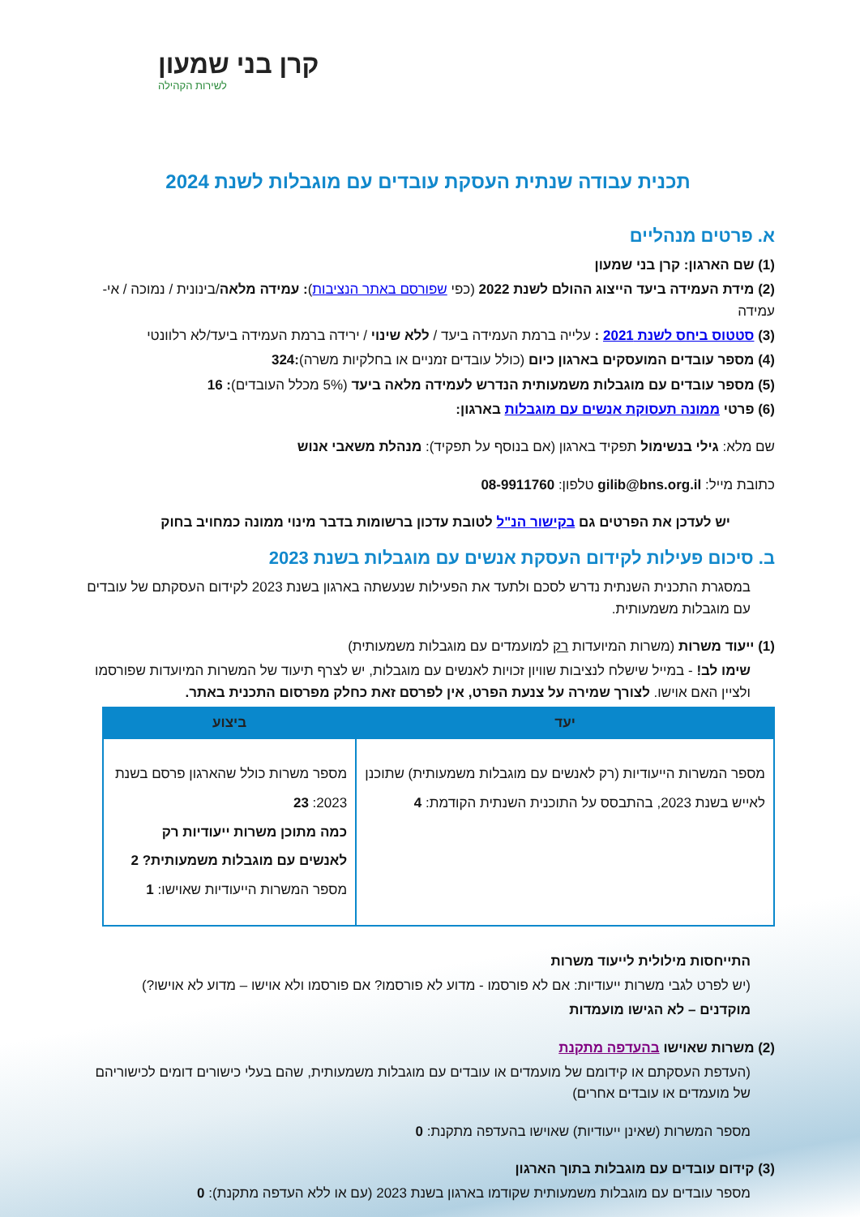קרן בני שמעון
לשירות הקהילה
תכנית עבודה שנתית העסקת עובדים עם מוגבלות לשנת 2024
א. פרטים מנהליים
(1) שם הארגון: קרן בני שמעון
(2) מידת העמידה ביעד הייצוג ההולם לשנת 2022 (כפי שפורסם באתר הנציבות): עמידה מלאה/בינונית / נמוכה / אי-עמידה
(3) סטטוס ביחס לשנת 2021 : עלייה ברמת העמידה ביעד / ללא שינוי / ירידה ברמת העמידה ביעד/לא רלוונטי
(4) מספר עובדים המועסקים בארגון כיום (כולל עובדים זמניים או בחלקיות משרה):324
(5) מספר עובדים עם מוגבלות משמעותית הנדרש לעמידה מלאה ביעד (5% מכלל העובדים): 16
(6) פרטי ממונה תעסוקת אנשים עם מוגבלות בארגון:
שם מלא: גילי בנשימול תפקיד בארגון (אם בנוסף על תפקיד): מנהלת משאבי אנוש
כתובת מייל: gilib@bns.org.il טלפון: 08-9911760
יש לעדכן את הפרטים גם בקישור הנ"ל לטובת עדכון ברשומות בדבר מינוי ממונה כמחויב בחוק
ב. סיכום פעילות לקידום העסקת אנשים עם מוגבלות בשנת 2023
במסגרת התכנית השנתית נדרש לסכם ולתעד את הפעילות שנעשתה בארגון בשנת 2023 לקידום העסקתם של עובדים עם מוגבלות משמעותית.
(1) ייעוד משרות (משרות המיועדות רק למועמדים עם מוגבלות משמעותית)
שימו לב! - במייל שישלח לנציבות שוויון זכויות לאנשים עם מוגבלות, יש לצרף תיעוד של המשרות המיועדות שפורסמו ולציין האם אוישו. לצורך שמירה על צנעת הפרט, אין לפרסם זאת כחלק מפרסום התכנית באתר.
| יעד | ביצוע |
| --- | --- |
| מספר המשרות הייעודיות (רק לאנשים עם מוגבלות משמעותית) שתוכנן לאייש בשנת 2023, בהתבסס על התוכנית השנתית הקודמת: 4 | מספר משרות כולל שהארגון פרסם בשנת 2023: 23 כמה מתוכן משרות ייעודיות רק לאנשים עם מוגבלות משמעותית? 2 מספר המשרות הייעודיות שאוישו: 1 |
התייחסות מילולית לייעוד משרות
(יש לפרט לגבי משרות ייעודיות: אם לא פורסמו - מדוע לא פורסמו? אם פורסמו ולא אוישו – מדוע לא אוישו?)
מוקדנים – לא הגישו מועמדות
(2) משרות שאוישו בהעדפה מתקנת
(העדפת העסקתם או קידומם של מועמדים או עובדים עם מוגבלות משמעותית, שהם בעלי כישורים דומים לכישוריהם של מועמדים או עובדים אחרים)
מספר המשרות (שאינן ייעודיות) שאוישו בהעדפה מתקנת: 0
(3) קידום עובדים עם מוגבלות בתוך הארגון
מספר עובדים עם מוגבלות משמעותית שקודמו בארגון בשנת 2023 (עם או ללא העדפה מתקנת): 0